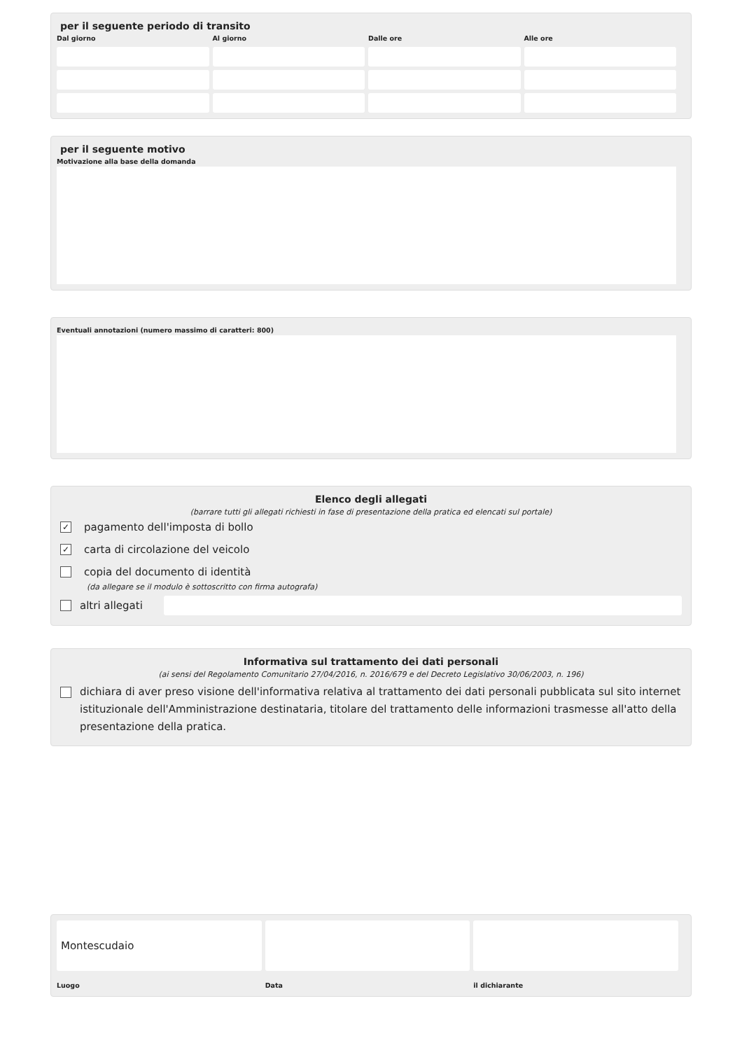per il seguente periodo di transito
Dal giorno
Al giorno
Dalle ore
Alle ore
per il seguente motivo
Motivazione alla base della domanda
Eventuali annotazioni (numero massimo di caratteri: 800)
Elenco degli allegati
(barrare tutti gli allegati richiesti in fase di presentazione della pratica ed elencati sul portale)
✓
pagamento dell'imposta di bollo
✓
carta di circolazione del veicolo
copia del documento di identità
(da allegare se il modulo è sottoscritto con firma autografa)
altri allegati
Informativa sul trattamento dei dati personali
(ai sensi del Regolamento Comunitario 27/04/2016, n. 2016/679 e del Decreto Legislativo 30/06/2003, n. 196)
dichiara di aver preso visione dell'informativa relativa al trattamento dei dati personali pubblicata sul sito internet istituzionale dell'Amministrazione destinataria, titolare del trattamento delle informazioni trasmesse all'atto della presentazione della pratica.
Montescudaio
Luogo
Data
il dichiarante